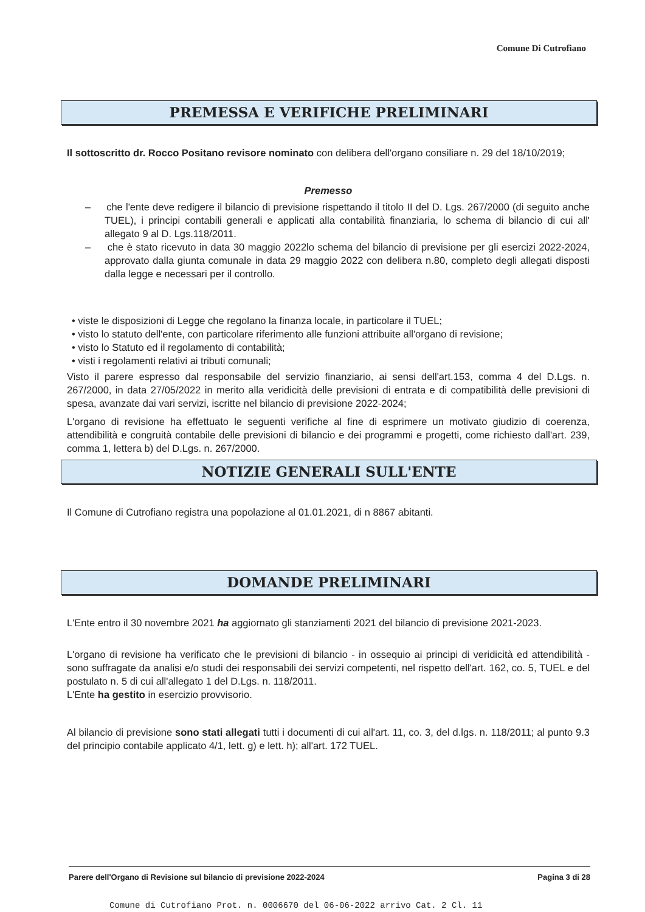Comune Di Cutrofiano
PREMESSA E VERIFICHE PRELIMINARI
Il sottoscritto dr. Rocco Positano revisore nominato con delibera dell'organo consiliare n. 29 del 18/10/2019;
Premesso
– che l'ente deve redigere il bilancio di previsione rispettando il titolo II del D. Lgs. 267/2000 (di seguito anche TUEL), i principi contabili generali e applicati alla contabilità finanziaria, lo schema di bilancio di cui all' allegato 9 al D. Lgs.118/2011.
– che è stato ricevuto in data 30 maggio 2022lo schema del bilancio di previsione per gli esercizi 2022-2024, approvato dalla giunta comunale in data 29 maggio 2022 con delibera n.80, completo degli allegati disposti dalla legge e necessari per il controllo.
• viste le disposizioni di Legge che regolano la finanza locale, in particolare il TUEL;
• visto lo statuto dell'ente, con particolare riferimento alle funzioni attribuite all'organo di revisione;
• visto lo Statuto ed il regolamento di contabilità;
• visti i regolamenti relativi ai tributi comunali;
Visto il parere espresso dal responsabile del servizio finanziario, ai sensi dell'art.153, comma 4 del D.Lgs. n. 267/2000, in data 27/05/2022 in merito alla veridicità delle previsioni di entrata e di compatibilità delle previsioni di spesa, avanzate dai vari servizi, iscritte nel bilancio di previsione 2022-2024;
L'organo di revisione ha effettuato le seguenti verifiche al fine di esprimere un motivato giudizio di coerenza, attendibilità e congruità contabile delle previsioni di bilancio e dei programmi e progetti, come richiesto dall'art. 239, comma 1, lettera b) del D.Lgs. n. 267/2000.
NOTIZIE GENERALI SULL'ENTE
Il Comune di Cutrofiano registra una popolazione al 01.01.2021, di n 8867 abitanti.
DOMANDE PRELIMINARI
L'Ente entro il 30 novembre 2021 ha aggiornato gli stanziamenti 2021 del bilancio di previsione 2021-2023.
L'organo di revisione ha verificato che le previsioni di bilancio - in ossequio ai principi di veridicità ed attendibilità - sono suffragate da analisi e/o studi dei responsabili dei servizi competenti, nel rispetto dell'art. 162, co. 5, TUEL e del postulato n. 5 di cui all'allegato 1 del D.Lgs. n. 118/2011.
L'Ente ha gestito in esercizio provvisorio.
Al bilancio di previsione sono stati allegati tutti i documenti di cui all'art. 11, co. 3, del d.lgs. n. 118/2011; al punto 9.3 del principio contabile applicato 4/1, lett. g) e lett. h); all'art. 172 TUEL.
Parere dell'Organo di Revisione sul bilancio di previsione 2022-2024 Pagina 3 di 28
Comune di Cutrofiano Prot. n. 0006670 del 06-06-2022 arrivo Cat. 2 Cl. 11